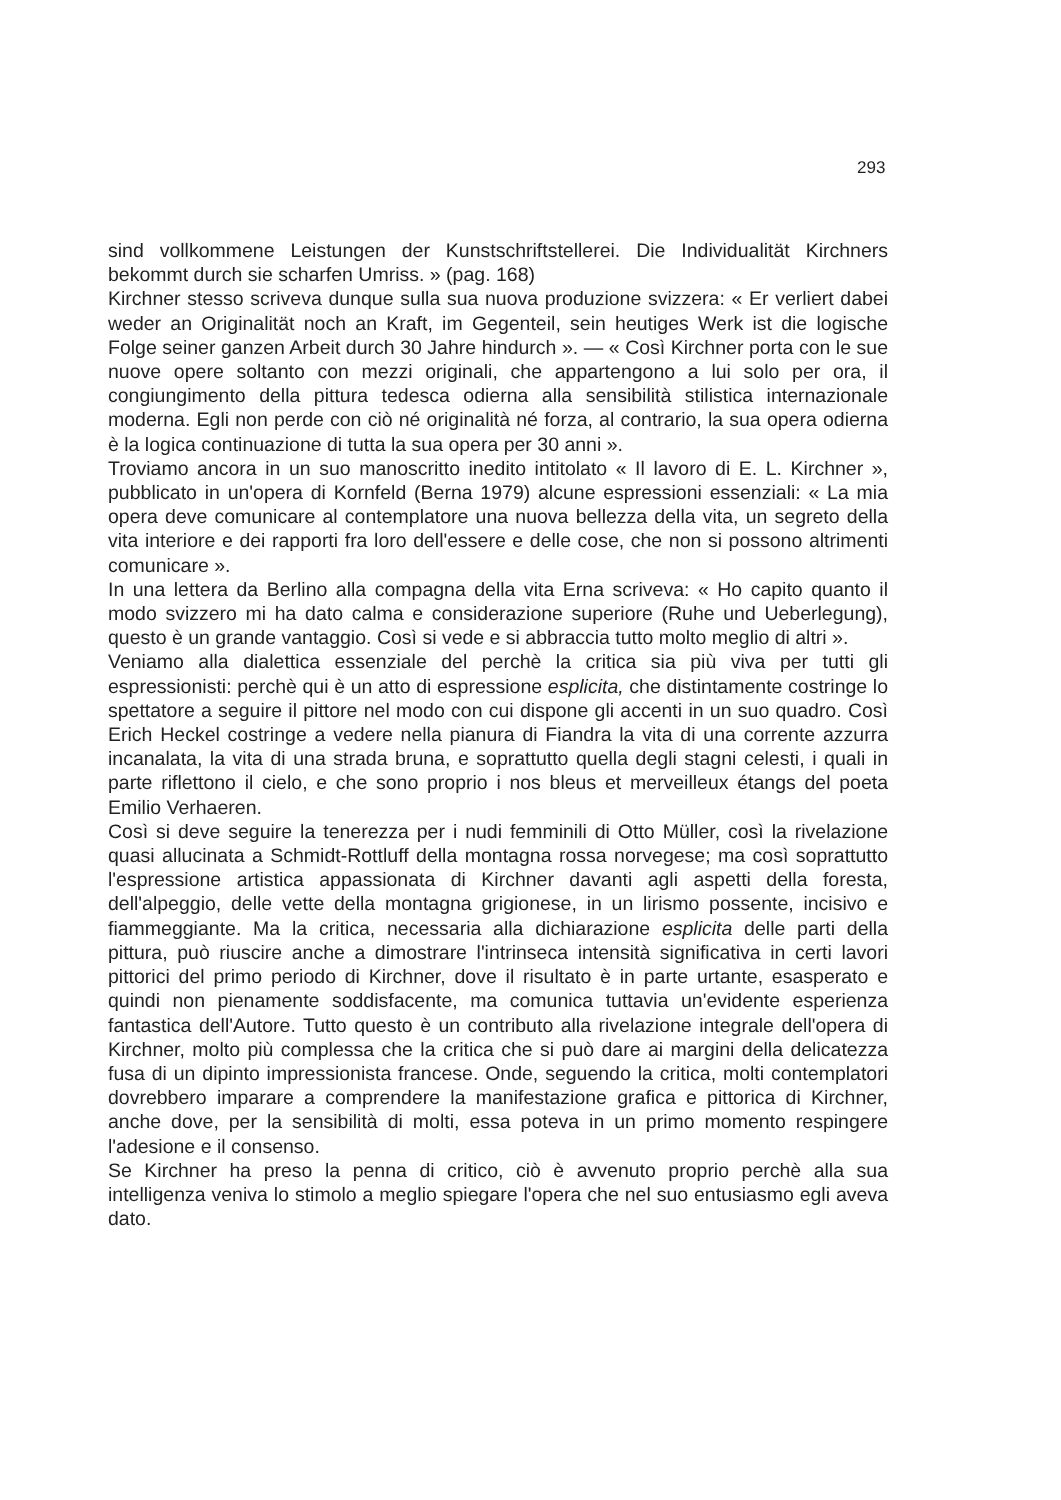293
sind vollkommene Leistungen der Kunstschriftstellerei. Die Individualität Kirchners bekommt durch sie scharfen Umriss. » (pag. 168)
Kirchner stesso scriveva dunque sulla sua nuova produzione svizzera: « Er verliert dabei weder an Originalität noch an Kraft, im Gegenteil, sein heutiges Werk ist die logische Folge seiner ganzen Arbeit durch 30 Jahre hindurch ». — « Così Kirchner porta con le sue nuove opere soltanto con mezzi originali, che appartengono a lui solo per ora, il congiungimento della pittura tedesca odierna alla sensibilità stilistica internazionale moderna. Egli non perde con ciò né originalità né forza, al contrario, la sua opera odierna è la logica continuazione di tutta la sua opera per 30 anni ».
Troviamo ancora in un suo manoscritto inedito intitolato « Il lavoro di E. L. Kirchner », pubblicato in un'opera di Kornfeld (Berna 1979) alcune espressioni essenziali: « La mia opera deve comunicare al contemplatore una nuova bellezza della vita, un segreto della vita interiore e dei rapporti fra loro dell'essere e delle cose, che non si possono altrimenti comunicare ».
In una lettera da Berlino alla compagna della vita Erna scriveva: « Ho capito quanto il modo svizzero mi ha dato calma e considerazione superiore (Ruhe und Ueberlegung), questo è un grande vantaggio. Così si vede e si abbraccia tutto molto meglio di altri ».
Veniamo alla dialettica essenziale del perchè la critica sia più viva per tutti gli espressionisti: perchè qui è un atto di espressione esplicita, che distintamente costringe lo spettatore a seguire il pittore nel modo con cui dispone gli accenti in un suo quadro. Così Erich Heckel costringe a vedere nella pianura di Fiandra la vita di una corrente azzurra incanalata, la vita di una strada bruna, e soprattutto quella degli stagni celesti, i quali in parte riflettono il cielo, e che sono proprio i nos bleus et merveilleux étangs del poeta Emilio Verhaeren.
Così si deve seguire la tenerezza per i nudi femminili di Otto Müller, così la rivelazione quasi allucinata a Schmidt-Rottluff della montagna rossa norvegese; ma così soprattutto l'espressione artistica appassionata di Kirchner davanti agli aspetti della foresta, dell'alpeggio, delle vette della montagna grigionese, in un lirismo possente, incisivo e fiammeggiante. Ma la critica, necessaria alla dichiarazione esplicita delle parti della pittura, può riuscire anche a dimostrare l'intrinseca intensità significativa in certi lavori pittorici del primo periodo di Kirchner, dove il risultato è in parte urtante, esasperato e quindi non pienamente soddisfacente, ma comunica tuttavia un'evidente esperienza fantastica dell'Autore. Tutto questo è un contributo alla rivelazione integrale dell'opera di Kirchner, molto più complessa che la critica che si può dare ai margini della delicatezza fusa di un dipinto impressionista francese. Onde, seguendo la critica, molti contemplatori dovrebbero imparare a comprendere la manifestazione grafica e pittorica di Kirchner, anche dove, per la sensibilità di molti, essa poteva in un primo momento respingere l'adesione e il consenso.
Se Kirchner ha preso la penna di critico, ciò è avvenuto proprio perchè alla sua intelligenza veniva lo stimolo a meglio spiegare l'opera che nel suo entusiasmo egli aveva dato.